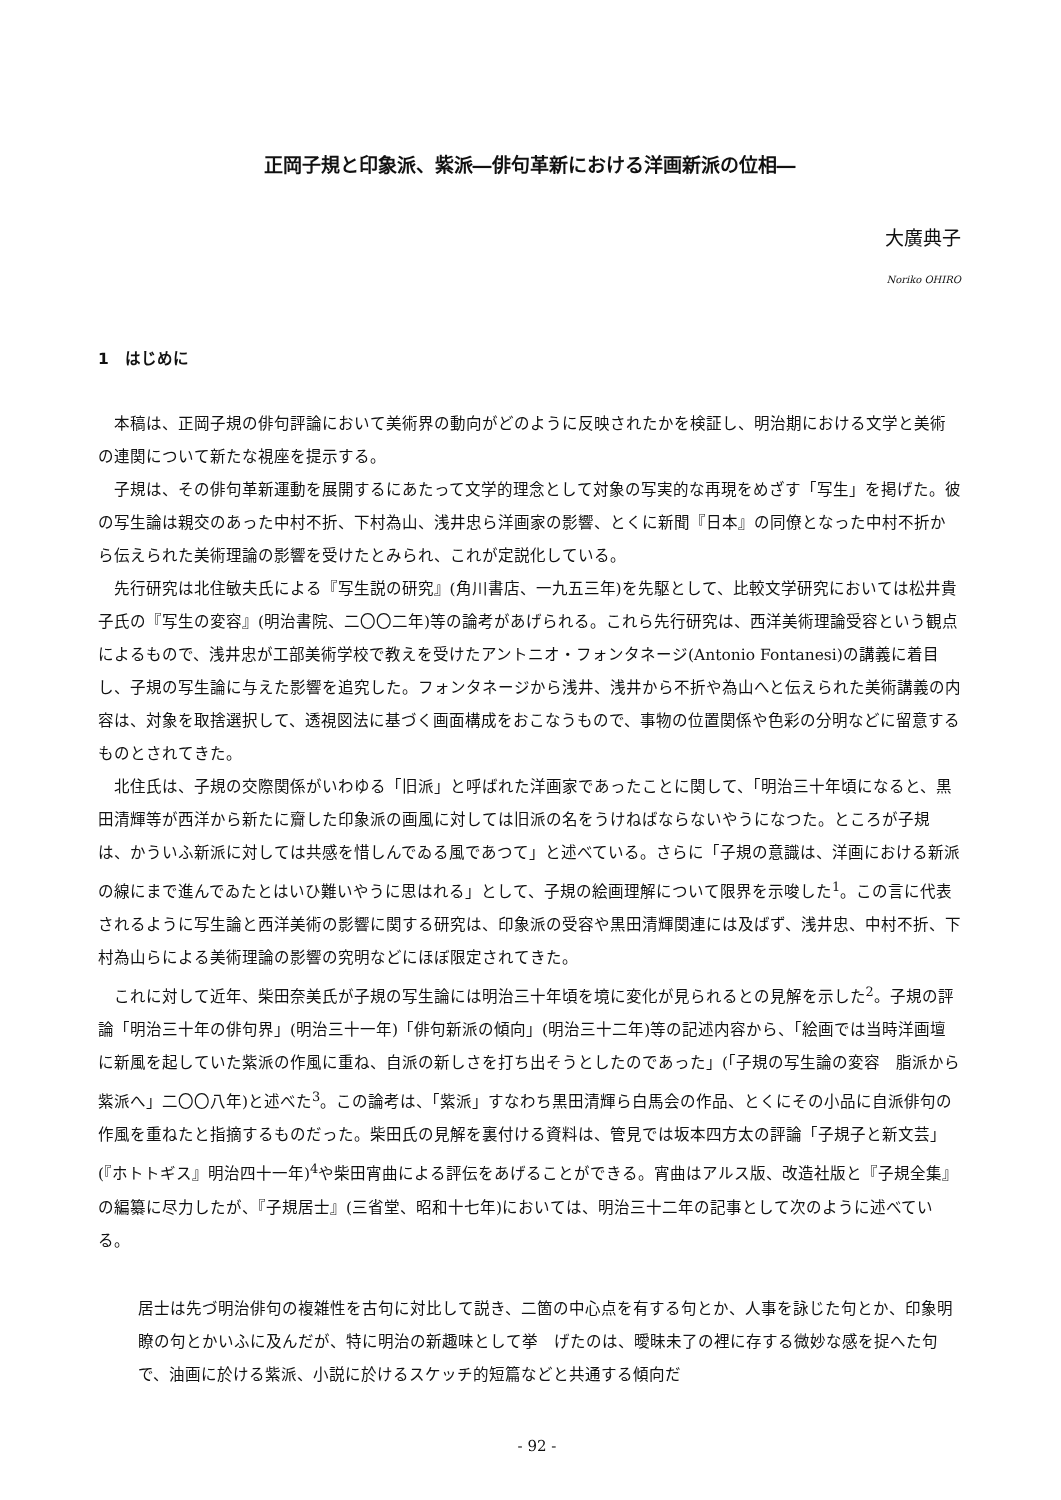正岡子規と印象派、紫派―俳句革新における洋画新派の位相―
大廣典子
Noriko OHIRO
1　はじめに
本稿は、正岡子規の俳句評論において美術界の動向がどのように反映されたかを検証し、明治期における文学と美術の連関について新たな視座を提示する。
子規は、その俳句革新運動を展開するにあたって文学的理念として対象の写実的な再現をめざす「写生」を掲げた。彼の写生論は親交のあった中村不折、下村為山、浅井忠ら洋画家の影響、とくに新聞『日本』の同僚となった中村不折から伝えられた美術理論の影響を受けたとみられ、これが定説化している。
先行研究は北住敏夫氏による『写生説の研究』(角川書店、一九五三年)を先駆として、比較文学研究においては松井貴子氏の『写生の変容』(明治書院、二〇〇二年)等の論考があげられる。これら先行研究は、西洋美術理論受容という観点によるもので、浅井忠が工部美術学校で教えを受けたアントニオ・フォンタネージ(Antonio Fontanesi)の講義に着目し、子規の写生論に与えた影響を追究した。フォンタネージから浅井、浅井から不折や為山へと伝えられた美術講義の内容は、対象を取捨選択して、透視図法に基づく画面構成をおこなうもので、事物の位置関係や色彩の分明などに留意するものとされてきた。
北住氏は、子規の交際関係がいわゆる「旧派」と呼ばれた洋画家であったことに関して、「明治三十年頃になると、黒田清輝等が西洋から新たに齎した印象派の画風に対しては旧派の名をうけねばならないやうになつた。ところが子規は、かういふ新派に対しては共感を惜しんでゐる風であつて」と述べている。さらに「子規の意識は、洋画における新派の線にまで進んでゐたとはいひ難いやうに思はれる」として、子規の絵画理解について限界を示唆した<sup>1</sup>。この言に代表されるように写生論と西洋美術の影響に関する研究は、印象派の受容や黒田清輝関連には及ばず、浅井忠、中村不折、下村為山らによる美術理論の影響の究明などにほぼ限定されてきた。
これに対して近年、柴田奈美氏が子規の写生論には明治三十年頃を境に変化が見られるとの見解を示した<sup>2</sup>。子規の評論「明治三十年の俳句界」(明治三十一年)「俳句新派の傾向」(明治三十二年)等の記述内容から、「絵画では当時洋画壇に新風を起していた紫派の作風に重ね、自派の新しさを打ち出そうとしたのであった」(「子規の写生論の変容　脂派から紫派へ」二〇〇八年)と述べた<sup>3</sup>。この論考は、「紫派」すなわち黒田清輝ら白馬会の作品、とくにその小品に自派俳句の作風を重ねたと指摘するものだった。柴田氏の見解を裏付ける資料は、管見では坂本四方太の評論「子規子と新文芸」(『ホトトギス』明治四十一年)<sup>4</sup>や柴田宵曲による評伝をあげることができる。宵曲はアルス版、改造社版と『子規全集』の編纂に尽力したが、『子規居士』(三省堂、昭和十七年)においては、明治三十二年の記事として次のように述べている。
居士は先づ明治俳句の複雑性を古句に対比して説き、二箇の中心点を有する句とか、人事を詠じた句とか、印象明瞭の句とかいふに及んだが、特に明治の新趣味として挙　げたのは、曖昧未了の裡に存する微妙な感を捉へた句で、油画に於ける紫派、小説に於けるスケッチ的短篇などと共通する傾向だ
- 92 -